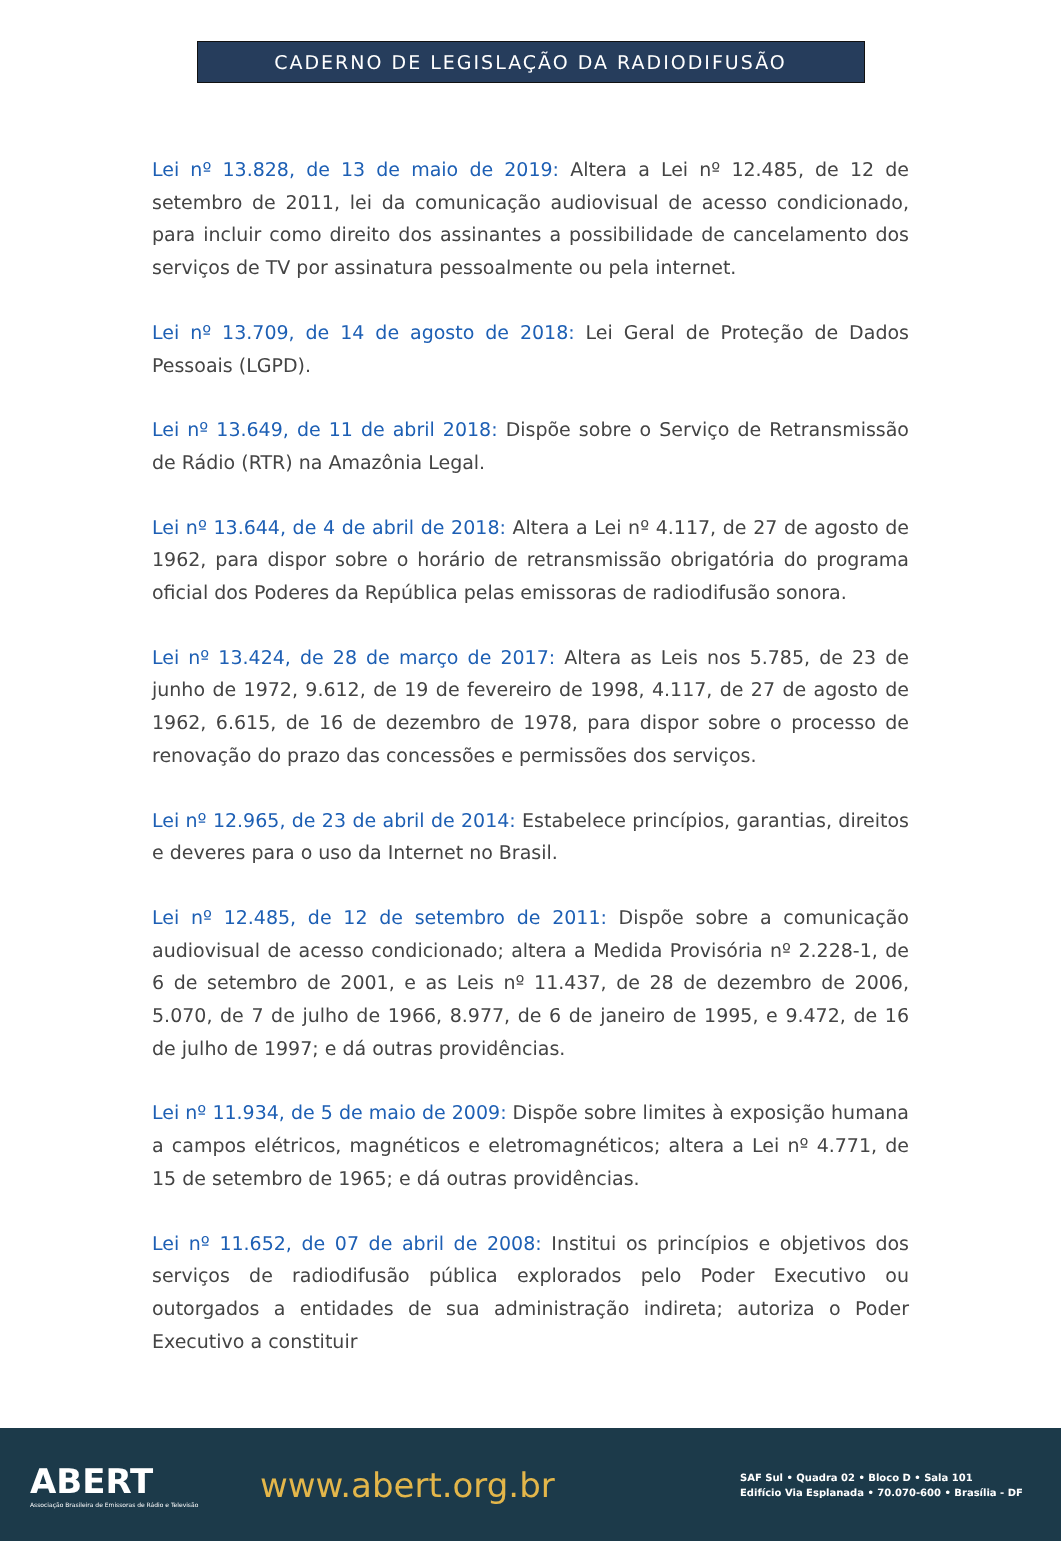CADERNO DE LEGISLAÇÃO DA RADIODIFUSÃO
Lei nº 13.828, de 13 de maio de 2019: Altera a Lei nº 12.485, de 12 de setembro de 2011, lei da comunicação audiovisual de acesso condicionado, para incluir como direito dos assinantes a possibilidade de cancelamento dos serviços de TV por assinatura pessoalmente ou pela internet.
Lei nº 13.709, de 14 de agosto de 2018: Lei Geral de Proteção de Dados Pessoais (LGPD).
Lei nº 13.649, de 11 de abril 2018: Dispõe sobre o Serviço de Retransmissão de Rádio (RTR) na Amazônia Legal.
Lei nº 13.644, de 4 de abril de 2018: Altera a Lei nº 4.117, de 27 de agosto de 1962, para dispor sobre o horário de retransmissão obrigatória do programa oficial dos Poderes da República pelas emissoras de radiodifusão sonora.
Lei nº 13.424, de 28 de março de 2017: Altera as Leis nos 5.785, de 23 de junho de 1972, 9.612, de 19 de fevereiro de 1998, 4.117, de 27 de agosto de 1962, 6.615, de 16 de dezembro de 1978, para dispor sobre o processo de renovação do prazo das concessões e permissões dos serviços.
Lei nº 12.965, de 23 de abril de 2014: Estabelece princípios, garantias, direitos e deveres para o uso da Internet no Brasil.
Lei nº 12.485, de 12 de setembro de 2011: Dispõe sobre a comunicação audiovisual de acesso condicionado; altera a Medida Provisória nº 2.228-1, de 6 de setembro de 2001, e as Leis nº 11.437, de 28 de dezembro de 2006, 5.070, de 7 de julho de 1966, 8.977, de 6 de janeiro de 1995, e 9.472, de 16 de julho de 1997; e dá outras providências.
Lei nº 11.934, de 5 de maio de 2009: Dispõe sobre limites à exposição humana a campos elétricos, magnéticos e eletromagnéticos; altera a Lei nº 4.771, de 15 de setembro de 1965; e dá outras providências.
Lei nº 11.652, de 07 de abril de 2008: Institui os princípios e objetivos dos serviços de radiodifusão pública explorados pelo Poder Executivo ou outorgados a entidades de sua administração indireta; autoriza o Poder Executivo a constituir
ABERT
Associação Brasileira de Emissoras de Rádio e Televisão
www.abert.org.br
SAF Sul • Quadra 02 • Bloco D • Sala 101
Edifício Via Esplanada • 70.070-600 • Brasília - DF